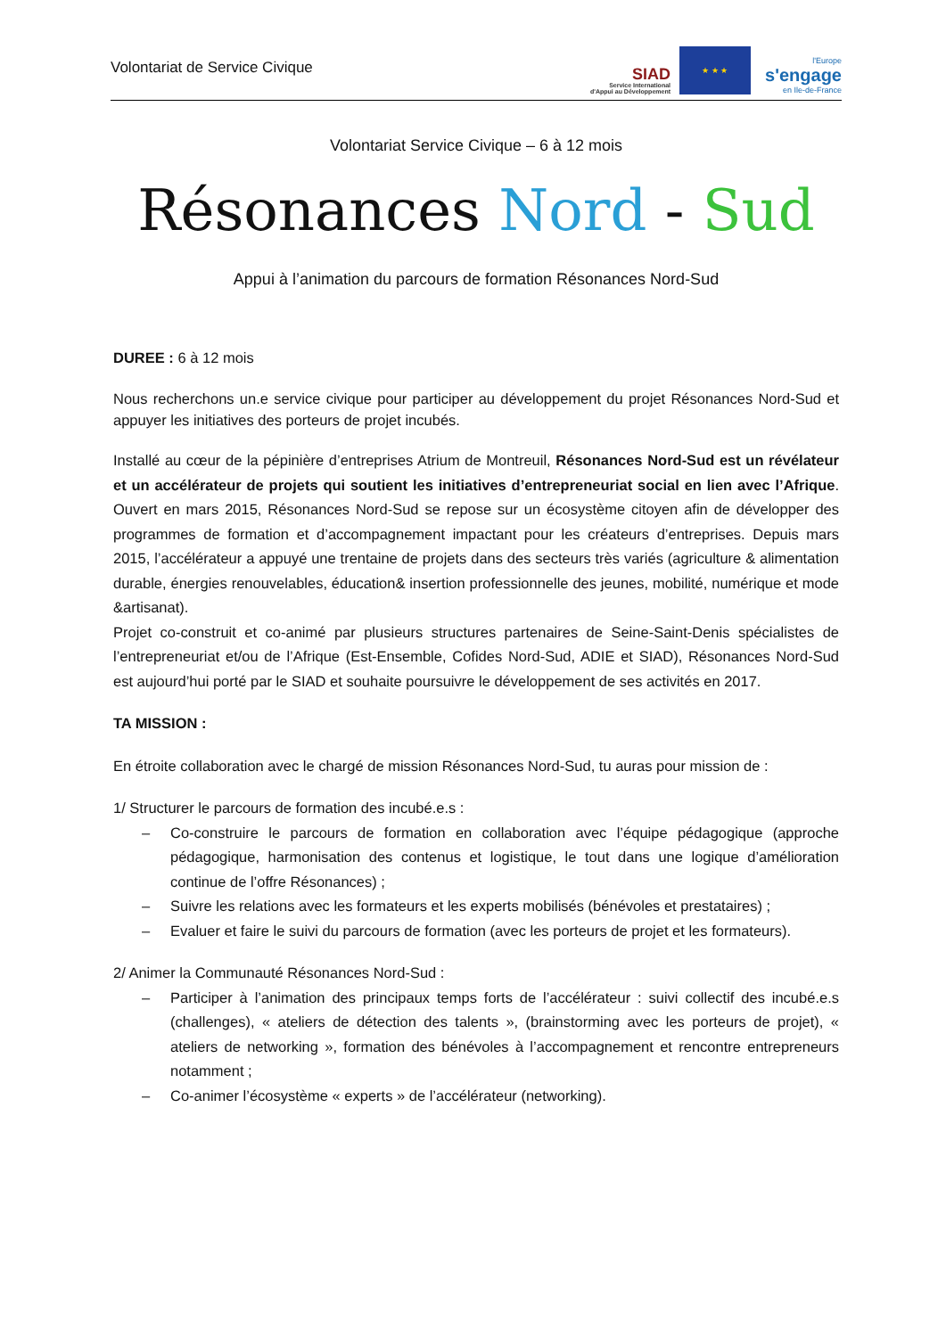Volontariat de Service Civique
SIAD
Service International d'Appui au Développement
★ ★ ★
l'Europe
s'engage
en Ile-de-France
Volontariat Service Civique – 6 à 12 mois
Résonances Nord - Sud
Appui à l’animation du parcours de formation Résonances Nord-Sud
DUREE : 6 à 12 mois
Nous recherchons un.e service civique pour participer au développement du projet Résonances Nord-Sud et appuyer les initiatives des porteurs de projet incubés.
Installé au cœur de la pépinière d’entreprises Atrium de Montreuil, Résonances Nord-Sud est un révélateur et un accélérateur de projets qui soutient les initiatives d’entrepreneuriat social en lien avec l’Afrique. Ouvert en mars 2015, Résonances Nord-Sud se repose sur un écosystème citoyen afin de développer des programmes de formation et d’accompagnement impactant pour les créateurs d’entreprises. Depuis mars 2015, l’accélérateur a appuyé une trentaine de projets dans des secteurs très variés (agriculture & alimentation durable, énergies renouvelables, éducation& insertion professionnelle des jeunes, mobilité, numérique et mode &artisanat).
Projet co-construit et co-animé par plusieurs structures partenaires de Seine-Saint-Denis spécialistes de l’entrepreneuriat et/ou de l’Afrique (Est-Ensemble, Cofides Nord-Sud, ADIE et SIAD), Résonances Nord-Sud est aujourd’hui porté par le SIAD et souhaite poursuivre le développement de ses activités en 2017.
TA MISSION :
En étroite collaboration avec le chargé de mission Résonances Nord-Sud, tu auras pour mission de :
1/ Structurer le parcours de formation des incubé.e.s :
– Co-construire le parcours de formation en collaboration avec l’équipe pédagogique (approche pédagogique, harmonisation des contenus et logistique, le tout dans une logique d’amélioration continue de l’offre Résonances) ;
– Suivre les relations avec les formateurs et les experts mobilisés (bénévoles et prestataires) ;
– Evaluer et faire le suivi du parcours de formation (avec les porteurs de projet et les formateurs).
2/ Animer la Communauté Résonances Nord-Sud :
– Participer à l’animation des principaux temps forts de l’accélérateur : suivi collectif des incubé.e.s (challenges), « ateliers de détection des talents », (brainstorming avec les porteurs de projet), « ateliers de networking », formation des bénévoles à l’accompagnement et rencontre entrepreneurs notamment ;
– Co-animer l’écosystème « experts » de l’accélérateur (networking).